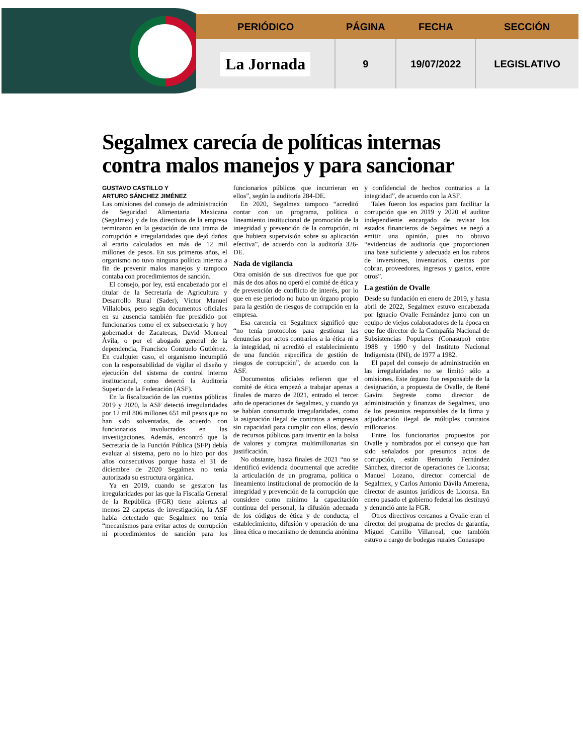| PERIÓDICO | PÁGINA | FECHA | SECCIÓN |
| --- | --- | --- | --- |
| La Jornada | 9 | 19/07/2022 | LEGISLATIVO |
Segalmex carecía de políticas internas contra malos manejos y para sancionar
GUSTAVO CASTILLO Y
ARTURO SÁNCHEZ JIMÉNEZ
Las omisiones del consejo de administración de Seguridad Alimentaria Mexicana (Segalmex) y de los directivos de la empresa terminaron en la gestación de una trama de corrupción e irregularidades que dejó daños al erario calculados en más de 12 mil millones de pesos. En sus primeros años, el organismo no tuvo ninguna política interna a fin de prevenir malos manejos y tampoco contaba con procedimientos de sanción.
El consejo, por ley, está encabezado por el titular de la Secretaría de Agricultura y Desarrollo Rural (Sader), Víctor Manuel Villalobos, pero según documentos oficiales en su ausencia también fue presidido por funcionarios como el ex subsecretario y hoy gobernador de Zacatecas, David Monreal Ávila, o por el abogado general de la dependencia, Francisco Conzuelo Gutiérrez. En cualquier caso, el organismo incumplió con la responsabilidad de vigilar el diseño y ejecución del sistema de control interno institucional, como detectó la Auditoría Superior de la Federación (ASF).
En la fiscalización de las cuentas públicas 2019 y 2020, la ASF detectó irregularidades por 12 mil 806 millones 651 mil pesos que no han sido solventadas, de acuerdo con funcionarios involucrados en las investigaciones. Además, encontró que la Secretaría de la Función Pública (SFP) debía evaluar al sistema, pero no lo hizo por dos años consecutivos porque hasta el 31 de diciembre de 2020 Segalmex no tenía autorizada su estructura orgánica.
Ya en 2019, cuando se gestaron las irregularidades por las que la Fiscalía General de la República (FGR) tiene abiertas al menos 22 carpetas de investigación, la ASF había detectado que Segalmex no tenía “mecanismos para evitar actos de corrupción ni procedimientos de sanción para los funcionarios públicos que incurrieran en ellos”, según la auditoría 284-DE.
En 2020, Segalmex tampoco “acreditó contar con un programa, política o lineamiento institucional de promoción de la integridad y prevención de la corrupción, ni que hubiera supervisión sobre su aplicación efectiva”, de acuerdo con la auditoría 326-DE.
Nada de vigilancia
Otra omisión de sus directivos fue que por más de dos años no operó el comité de ética y de prevención de conflicto de interés, por lo que en ese periodo no hubo un órgano propio para la gestión de riesgos de corrupción en la empresa.
Esa carencia en Segalmex significó que “no tenía protocolos para gestionar las denuncias por actos contrarios a la ética ni a la integridad, ni acreditó el establecimiento de una función específica de gestión de riesgos de corrupción”, de acuerdo con la ASF.
Documentos oficiales refieren que el comité de ética empezó a trabajar apenas a finales de marzo de 2021, entrado el tercer año de operaciones de Segalmex, y cuando ya se habían consumado irregularidades, como la asignación ilegal de contratos a empresas sin capacidad para cumplir con ellos, desvío de recursos públicos para invertir en la bolsa de valores y compras multimillonarias sin justificación.
No obstante, hasta finales de 2021 “no se identificó evidencia documental que acredite la articulación de un programa, política o lineamiento institucional de promoción de la integridad y prevención de la corrupción que considere como mínimo la capacitación continua del personal, la difusión adecuada de los códigos de ética y de conducta, el establecimiento, difusión y operación de una línea ética o mecanismo de denuncia anónima y confidencial de hechos contrarios a la integridad”, de acuerdo con la ASF.
Tales fueron los espacios para facilitar la corrupción que en 2019 y 2020 el auditor independiente encargado de revisar los estados financieros de Segalmex se negó a emitir una opinión, pues no obtuvo “evidencias de auditoría que proporcionen una base suficiente y adecuada en los rubros de inversiones, inventarios, cuentas por cobrar, proveedores, ingresos y gastos, entre otros”.
La gestión de Ovalle
Desde su fundación en enero de 2019, y hasta abril de 2022, Segalmex estuvo encabezada por Ignacio Ovalle Fernández junto con un equipo de viejos colaboradores de la época en que fue director de la Compañía Nacional de Subsistencias Populares (Conasupo) entre 1988 y 1990 y del Instituto Nacional Indigenista (INI), de 1977 a 1982.
El papel del consejo de administración en las irregularidades no se limitó sólo a omisiones. Este órgano fue responsable de la designación, a propuesta de Ovalle, de René Gavira Segreste como director de administración y finanzas de Segalmex, uno de los presuntos responsables de la firma y adjudicación ilegal de múltiples contratos millonarios.
Entre los funcionarios propuestos por Ovalle y nombrados por el consejo que han sido señalados por presuntos actos de corrupción, están Bernardo Fernández Sánchez, director de operaciones de Liconsa; Manuel Lozano, director comercial de Segalmex, y Carlos Antonio Dávila Amerena, director de asuntos jurídicos de Liconsa. En enero pasado el gobierno federal los destituyó y denunció ante la FGR.
Otros directivos cercanos a Ovalle eran el director del programa de precios de garantía, Miguel Carrillo Villarreal, que también estuvo a cargo de bodegas rurales Conasupo